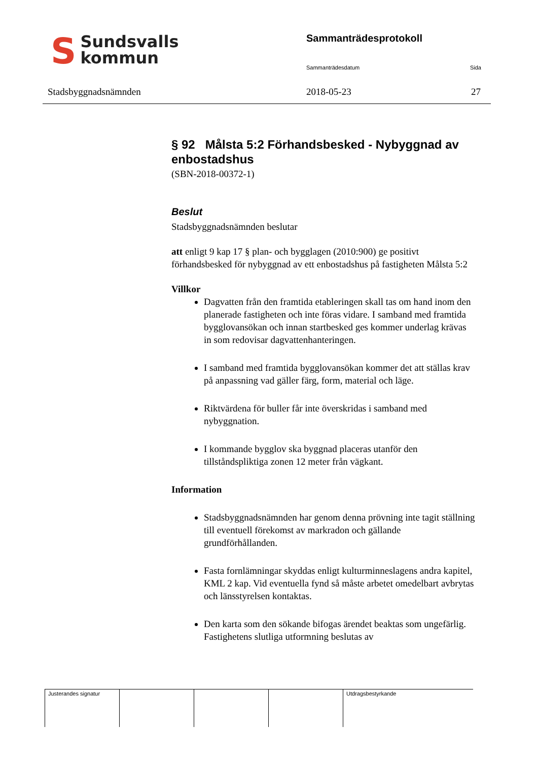SSundsvalls
kommun
Sammanträdesprotokoll
Sammanträdesdatum Sida
Stadsbyggnadsnämnden 2018-05-23 27
§ 92 Målsta 5:2 Förhandsbesked - Nybyggnad av enbostadshus
(SBN-2018-00372-1)
Beslut
Stadsbyggnadsnämnden beslutar
att enligt 9 kap 17 § plan- och bygglagen (2010:900) ge positivt förhandsbesked för nybyggnad av ett enbostadshus på fastigheten Målsta 5:2
Villkor
Dagvatten från den framtida etableringen skall tas om hand inom den planerade fastigheten och inte föras vidare. I samband med framtida bygglovansökan och innan startbesked ges kommer underlag krävas in som redovisar dagvattenhanteringen.
I samband med framtida bygglovansökan kommer det att ställas krav på anpassning vad gäller färg, form, material och läge.
Riktvärdena för buller får inte överskridas i samband med nybyggnation.
I kommande bygglov ska byggnad placeras utanför den tillståndspliktiga zonen 12 meter från vägkant.
Information
Stadsbyggnadsnämnden har genom denna prövning inte tagit ställning till eventuell förekomst av markradon och gällande grundförhållanden.
Fasta fornlämningar skyddas enligt kulturminneslagens andra kapitel, KML 2 kap. Vid eventuella fynd så måste arbetet omedelbart avbrytas och länsstyrelsen kontaktas.
Den karta som den sökande bifogas ärendet beaktas som ungefärlig. Fastighetens slutliga utformning beslutas av
| Justerandes signatur | | | | Utdragsbestyrkande |